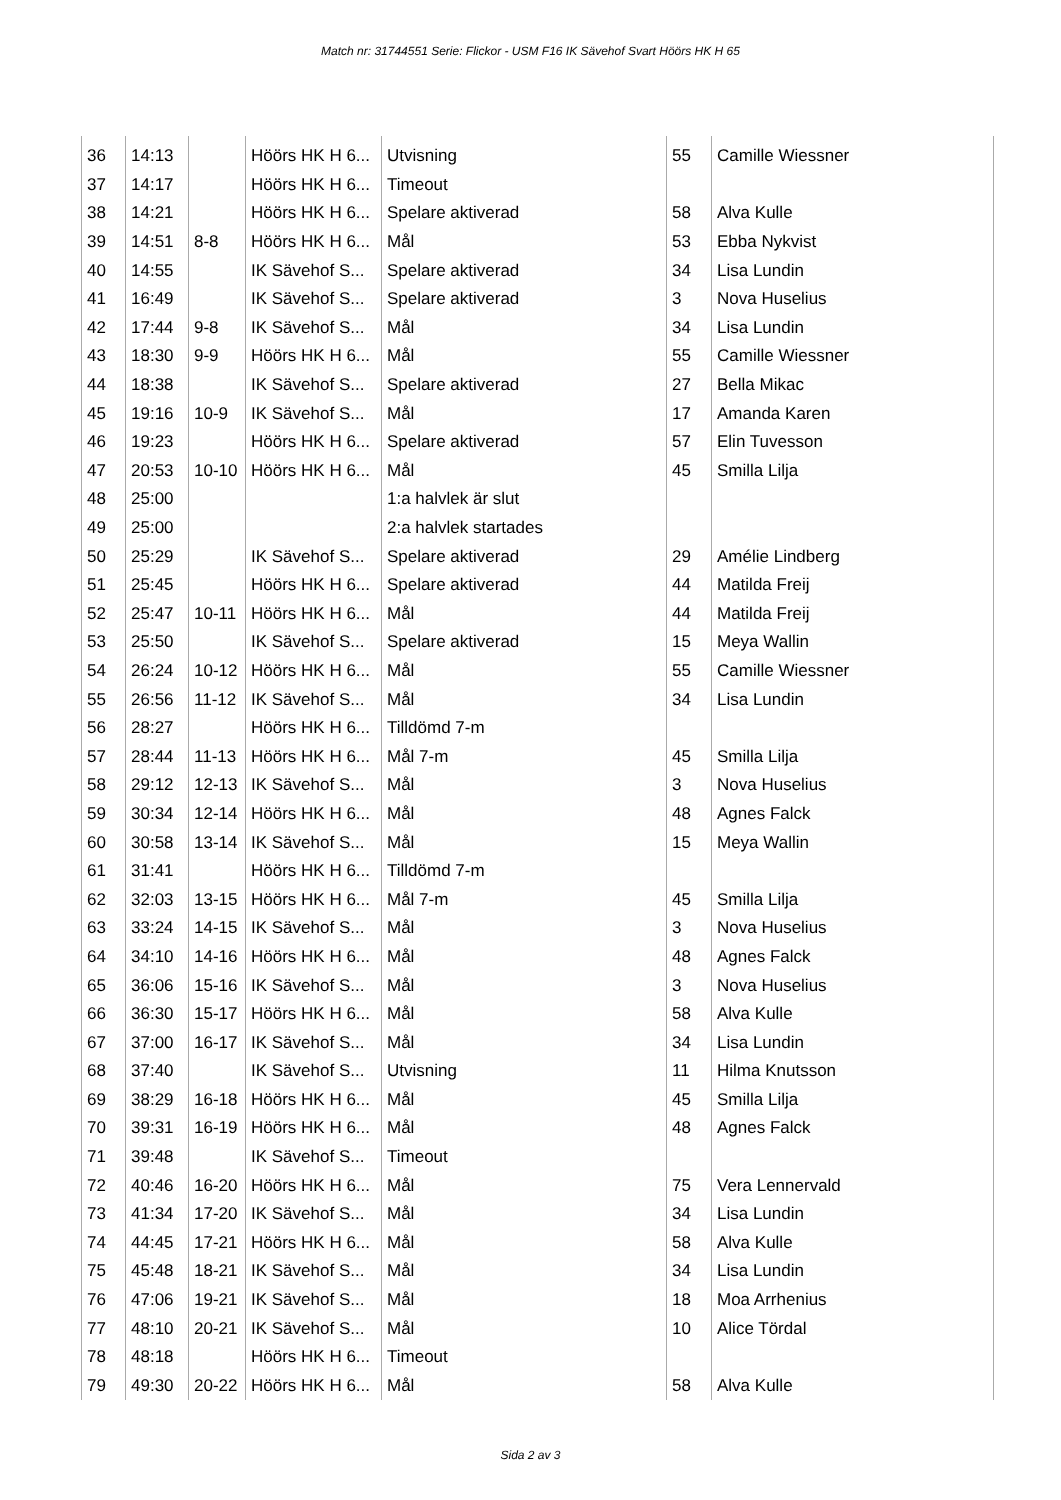Match nr: 31744551 Serie: Flickor - USM F16 IK Sävehof Svart Höörs HK H 65
| 36 | 14:13 | | Höörs HK H 6... | Utvisning | 55 | Camille Wiessner |
| 37 | 14:17 | | Höörs HK H 6... | Timeout | | |
| 38 | 14:21 | | Höörs HK H 6... | Spelare aktiverad | 58 | Alva Kulle |
| 39 | 14:51 | 8-8 | Höörs HK H 6... | Mål | 53 | Ebba Nykvist |
| 40 | 14:55 | | IK Sävehof S... | Spelare aktiverad | 34 | Lisa Lundin |
| 41 | 16:49 | | IK Sävehof S... | Spelare aktiverad | 3 | Nova Huselius |
| 42 | 17:44 | 9-8 | IK Sävehof S... | Mål | 34 | Lisa Lundin |
| 43 | 18:30 | 9-9 | Höörs HK H 6... | Mål | 55 | Camille Wiessner |
| 44 | 18:38 | | IK Sävehof S... | Spelare aktiverad | 27 | Bella Mikac |
| 45 | 19:16 | 10-9 | IK Sävehof S... | Mål | 17 | Amanda Karen |
| 46 | 19:23 | | Höörs HK H 6... | Spelare aktiverad | 57 | Elin Tuvesson |
| 47 | 20:53 | 10-10 | Höörs HK H 6... | Mål | 45 | Smilla Lilja |
| 48 | 25:00 | | | 1:a halvlek är slut | | |
| 49 | 25:00 | | | 2:a halvlek startades | | |
| 50 | 25:29 | | IK Sävehof S... | Spelare aktiverad | 29 | Amélie Lindberg |
| 51 | 25:45 | | Höörs HK H 6... | Spelare aktiverad | 44 | Matilda Freij |
| 52 | 25:47 | 10-11 | Höörs HK H 6... | Mål | 44 | Matilda Freij |
| 53 | 25:50 | | IK Sävehof S... | Spelare aktiverad | 15 | Meya Wallin |
| 54 | 26:24 | 10-12 | Höörs HK H 6... | Mål | 55 | Camille Wiessner |
| 55 | 26:56 | 11-12 | IK Sävehof S... | Mål | 34 | Lisa Lundin |
| 56 | 28:27 | | Höörs HK H 6... | Tilldömd 7-m | | |
| 57 | 28:44 | 11-13 | Höörs HK H 6... | Mål 7-m | 45 | Smilla Lilja |
| 58 | 29:12 | 12-13 | IK Sävehof S... | Mål | 3 | Nova Huselius |
| 59 | 30:34 | 12-14 | Höörs HK H 6... | Mål | 48 | Agnes Falck |
| 60 | 30:58 | 13-14 | IK Sävehof S... | Mål | 15 | Meya Wallin |
| 61 | 31:41 | | Höörs HK H 6... | Tilldömd 7-m | | |
| 62 | 32:03 | 13-15 | Höörs HK H 6... | Mål 7-m | 45 | Smilla Lilja |
| 63 | 33:24 | 14-15 | IK Sävehof S... | Mål | 3 | Nova Huselius |
| 64 | 34:10 | 14-16 | Höörs HK H 6... | Mål | 48 | Agnes Falck |
| 65 | 36:06 | 15-16 | IK Sävehof S... | Mål | 3 | Nova Huselius |
| 66 | 36:30 | 15-17 | Höörs HK H 6... | Mål | 58 | Alva Kulle |
| 67 | 37:00 | 16-17 | IK Sävehof S... | Mål | 34 | Lisa Lundin |
| 68 | 37:40 | | IK Sävehof S... | Utvisning | 11 | Hilma Knutsson |
| 69 | 38:29 | 16-18 | Höörs HK H 6... | Mål | 45 | Smilla Lilja |
| 70 | 39:31 | 16-19 | Höörs HK H 6... | Mål | 48 | Agnes Falck |
| 71 | 39:48 | | IK Sävehof S... | Timeout | | |
| 72 | 40:46 | 16-20 | Höörs HK H 6... | Mål | 75 | Vera Lennervald |
| 73 | 41:34 | 17-20 | IK Sävehof S... | Mål | 34 | Lisa Lundin |
| 74 | 44:45 | 17-21 | Höörs HK H 6... | Mål | 58 | Alva Kulle |
| 75 | 45:48 | 18-21 | IK Sävehof S... | Mål | 34 | Lisa Lundin |
| 76 | 47:06 | 19-21 | IK Sävehof S... | Mål | 18 | Moa Arrhenius |
| 77 | 48:10 | 20-21 | IK Sävehof S... | Mål | 10 | Alice Tördal |
| 78 | 48:18 | | Höörs HK H 6... | Timeout | | |
| 79 | 49:30 | 20-22 | Höörs HK H 6... | Mål | 58 | Alva Kulle |
Sida 2 av 3